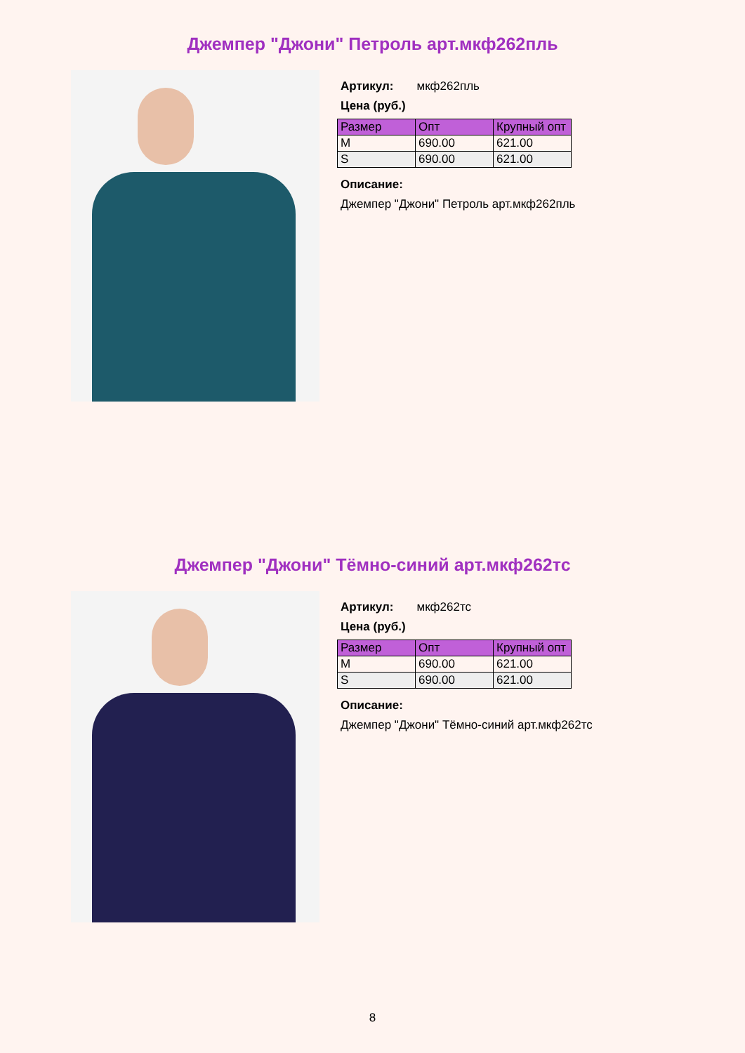Джемпер "Джони" Петроль арт.мкф262пль
Артикул: мкф262пль
Цена (руб.)
| Размер | Опт | Крупный опт |
| --- | --- | --- |
| M | 690.00 | 621.00 |
| S | 690.00 | 621.00 |
Описание:
Джемпер "Джони" Петроль арт.мкф262пль
Джемпер "Джони" Тёмно-синий арт.мкф262тс
Артикул: мкф262тс
Цена (руб.)
| Размер | Опт | Крупный опт |
| --- | --- | --- |
| M | 690.00 | 621.00 |
| S | 690.00 | 621.00 |
Описание:
Джемпер "Джони" Тёмно-синий арт.мкф262тс
8